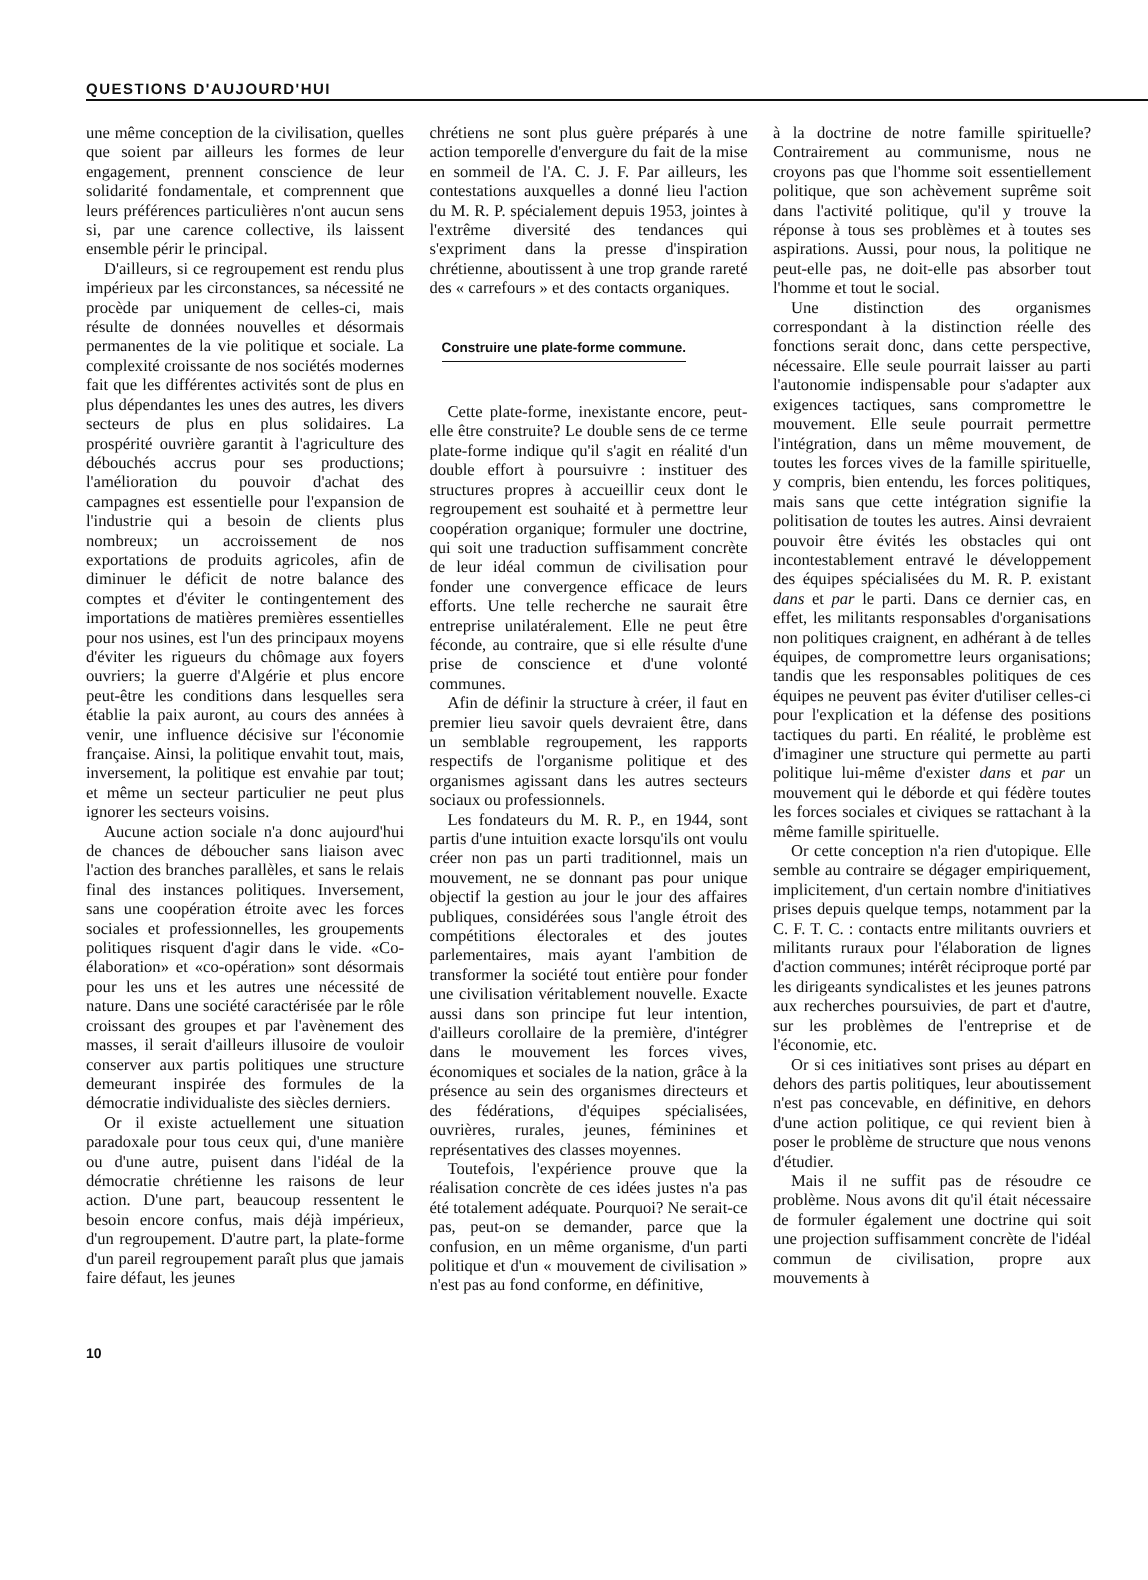QUESTIONS D'AUJOURD'HUI
une même conception de la civilisation, quelles que soient par ailleurs les formes de leur engagement, prennent conscience de leur solidarité fondamentale, et comprennent que leurs préférences particulières n'ont aucun sens si, par une carence collective, ils laissent ensemble périr le principal.
D'ailleurs, si ce regroupement est rendu plus impérieux par les circonstances, sa nécessité ne procède par uniquement de celles-ci, mais résulte de données nouvelles et désormais permanentes de la vie politique et sociale. La complexité croissante de nos sociétés modernes fait que les différentes activités sont de plus en plus dépendantes les unes des autres, les divers secteurs de plus en plus solidaires. La prospérité ouvrière garantit à l'agriculture des débouchés accrus pour ses productions; l'amélioration du pouvoir d'achat des campagnes est essentielle pour l'expansion de l'industrie qui a besoin de clients plus nombreux; un accroissement de nos exportations de produits agricoles, afin de diminuer le déficit de notre balance des comptes et d'éviter le contingentement des importations de matières premières essentielles pour nos usines, est l'un des principaux moyens d'éviter les rigueurs du chômage aux foyers ouvriers; la guerre d'Algérie et plus encore peut-être les conditions dans lesquelles sera établie la paix auront, au cours des années à venir, une influence décisive sur l'économie française. Ainsi, la politique envahit tout, mais, inversement, la politique est envahie par tout; et même un secteur particulier ne peut plus ignorer les secteurs voisins.
Aucune action sociale n'a donc aujourd'hui de chances de déboucher sans liaison avec l'action des branches parallèles, et sans le relais final des instances politiques. Inversement, sans une coopération étroite avec les forces sociales et professionnelles, les groupements politiques risquent d'agir dans le vide. «Co-élaboration» et «co-opération» sont désormais pour les uns et les autres une nécessité de nature. Dans une société caractérisée par le rôle croissant des groupes et par l'avènement des masses, il serait d'ailleurs illusoire de vouloir conserver aux partis politiques une structure demeurant inspirée des formules de la démocratie individualiste des siècles derniers.
Or il existe actuellement une situation paradoxale pour tous ceux qui, d'une manière ou d'une autre, puisent dans l'idéal de la démocratie chrétienne les raisons de leur action. D'une part, beaucoup ressentent le besoin encore confus, mais déjà impérieux, d'un regroupement. D'autre part, la plate-forme d'un pareil regroupement paraît plus que jamais faire défaut, les jeunes
chrétiens ne sont plus guère préparés à une action temporelle d'envergure du fait de la mise en sommeil de l'A. C. J. F. Par ailleurs, les contestations auxquelles a donné lieu l'action du M. R. P. spécialement depuis 1953, jointes à l'extrême diversité des tendances qui s'expriment dans la presse d'inspiration chrétienne, aboutissent à une trop grande rareté des « carrefours » et des contacts organiques.
Construire une plate-forme commune.
Cette plate-forme, inexistante encore, peut-elle être construite? Le double sens de ce terme plate-forme indique qu'il s'agit en réalité d'un double effort à poursuivre : instituer des structures propres à accueillir ceux dont le regroupement est souhaité et à permettre leur coopération organique; formuler une doctrine, qui soit une traduction suffisamment concrète de leur idéal commun de civilisation pour fonder une convergence efficace de leurs efforts. Une telle recherche ne saurait être entreprise unilatéralement. Elle ne peut être féconde, au contraire, que si elle résulte d'une prise de conscience et d'une volonté communes.
Afin de définir la structure à créer, il faut en premier lieu savoir quels devraient être, dans un semblable regroupement, les rapports respectifs de l'organisme politique et des organismes agissant dans les autres secteurs sociaux ou professionnels.
Les fondateurs du M. R. P., en 1944, sont partis d'une intuition exacte lorsqu'ils ont voulu créer non pas un parti traditionnel, mais un mouvement, ne se donnant pas pour unique objectif la gestion au jour le jour des affaires publiques, considérées sous l'angle étroit des compétitions électorales et des joutes parlementaires, mais ayant l'ambition de transformer la société tout entière pour fonder une civilisation véritablement nouvelle. Exacte aussi dans son principe fut leur intention, d'ailleurs corollaire de la première, d'intégrer dans le mouvement les forces vives, économiques et sociales de la nation, grâce à la présence au sein des organismes directeurs et des fédérations, d'équipes spécialisées, ouvrières, rurales, jeunes, féminines et représentatives des classes moyennes.
Toutefois, l'expérience prouve que la réalisation concrète de ces idées justes n'a pas été totalement adéquate. Pourquoi? Ne serait-ce pas, peut-on se demander, parce que la confusion, en un même organisme, d'un parti politique et d'un « mouvement de civilisation » n'est pas au fond conforme, en définitive,
à la doctrine de notre famille spirituelle? Contrairement au communisme, nous ne croyons pas que l'homme soit essentiellement politique, que son achèvement suprême soit dans l'activité politique, qu'il y trouve la réponse à tous ses problèmes et à toutes ses aspirations. Aussi, pour nous, la politique ne peut-elle pas, ne doit-elle pas absorber tout l'homme et tout le social.
Une distinction des organismes correspondant à la distinction réelle des fonctions serait donc, dans cette perspective, nécessaire. Elle seule pourrait laisser au parti l'autonomie indispensable pour s'adapter aux exigences tactiques, sans compromettre le mouvement. Elle seule pourrait permettre l'intégration, dans un même mouvement, de toutes les forces vives de la famille spirituelle, y compris, bien entendu, les forces politiques, mais sans que cette intégration signifie la politisation de toutes les autres. Ainsi devraient pouvoir être évités les obstacles qui ont incontestablement entravé le développement des équipes spécialisées du M. R. P. existant dans et par le parti. Dans ce dernier cas, en effet, les militants responsables d'organisations non politiques craignent, en adhérant à de telles équipes, de compromettre leurs organisations; tandis que les responsables politiques de ces équipes ne peuvent pas éviter d'utiliser celles-ci pour l'explication et la défense des positions tactiques du parti. En réalité, le problème est d'imaginer une structure qui permette au parti politique lui-même d'exister dans et par un mouvement qui le déborde et qui fédère toutes les forces sociales et civiques se rattachant à la même famille spirituelle.
Or cette conception n'a rien d'utopique. Elle semble au contraire se dégager empiriquement, implicitement, d'un certain nombre d'initiatives prises depuis quelque temps, notamment par la C. F. T. C. : contacts entre militants ouvriers et militants ruraux pour l'élaboration de lignes d'action communes; intérêt réciproque porté par les dirigeants syndicalistes et les jeunes patrons aux recherches poursuivies, de part et d'autre, sur les problèmes de l'entreprise et de l'économie, etc.
Or si ces initiatives sont prises au départ en dehors des partis politiques, leur aboutissement n'est pas concevable, en définitive, en dehors d'une action politique, ce qui revient bien à poser le problème de structure que nous venons d'étudier.
Mais il ne suffit pas de résoudre ce problème. Nous avons dit qu'il était nécessaire de formuler également une doctrine qui soit une projection suffisamment concrète de l'idéal commun de civilisation, propre aux mouvements à
10